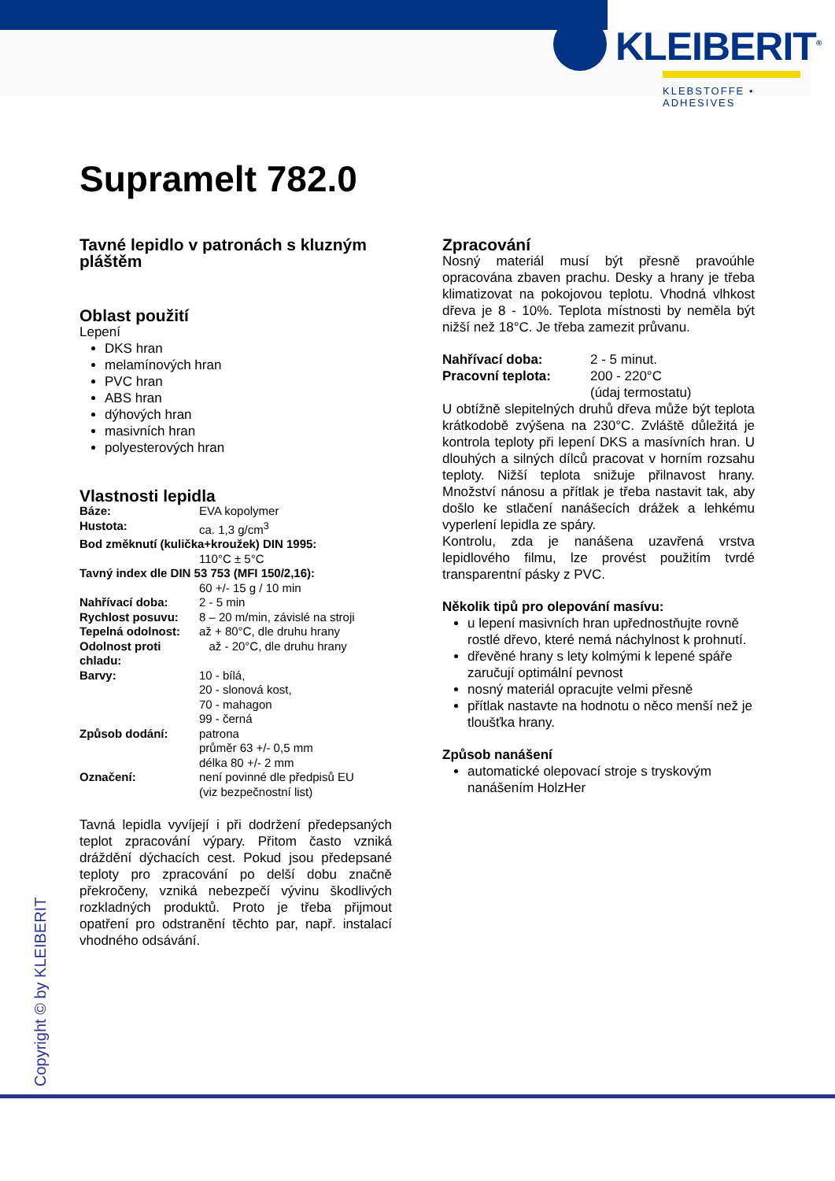KLEIBERIT<sup>®</sup>
KLEBSTOFFE • ADHESIVES
Supramelt 782.0
Tavné lepidlo v patronách s kluzným pláštěm
Oblast použití
Lepení
DKS hran
melamínových hran
PVC hran
ABS hran
dýhových hran
masivních hran
polyesterových hran
Vlastnosti lepidla
Báze: EVA kopolymer Hustota: ca. 1,3 g/cm<sup>3</sup> Bod změknutí (kulička+kroužek) DIN 1995: 110°C ± 5°C Tavný index dle DIN 53 753 (MFI 150/2,16): 60 +/- 15 g / 10 min Nahřívací doba: 2 - 5 min Rychlost posuvu: 8 – 20 m/min, závislé na stroji Tepelná odolnost: až + 80°C, dle druhu hrany Odolnost proti chladu: až - 20°C, dle druhu hrany Barvy: 10 - bílá,
20 - slonová kost,
70 - mahagon
99 - černá Způsob dodání: patrona
průměr 63 +/- 0,5 mm
délka 80 +/- 2 mm Označení: není povinné dle předpisů EU
(viz bezpečnostní list)
Tavná lepidla vyvíjejí i při dodržení předepsaných teplot zpracování výpary. Přitom často vzniká dráždění dýchacích cest. Pokud jsou předepsané teploty pro zpracování po delší dobu značně překročeny, vzniká nebezpečí vývinu škodlivých rozkladných produktů. Proto je třeba přijmout opatření pro odstranění těchto par, např. instalací vhodného odsávání.
Zpracování
Nosný materiál musí být přesně pravoúhle opracována zbaven prachu. Desky a hrany je třeba klimatizovat na pokojovou teplotu. Vhodná vlhkost dřeva je 8 - 10%. Teplota místnosti by neměla být nižší než 18°C. Je třeba zamezit průvanu.
Nahřívací doba: 2 - 5 minut. Pracovní teplota: 200 - 220°C
(údaj termostatu)
U obtížně slepitelných druhů dřeva může být teplota krátkodobě zvýšena na 230°C. Zvláště důležitá je kontrola teploty při lepení DKS a masívních hran. U dlouhých a silných dílců pracovat v horním rozsahu teploty. Nižší teplota snižuje přilnavost hrany. Množství nánosu a přítlak je třeba nastavit tak, aby došlo ke stlačení nanášecích drážek a lehkému vyperlení lepidla ze spáry.
Kontrolu, zda je nanášena uzavřená vrstva lepidlového filmu, lze provést použitím tvrdé transparentní pásky z PVC.
Několik tipů pro olepování masívu:
u lepení masivních hran upřednostňujte rovně rostlé dřevo, které nemá náchylnost k prohnutí.
dřevěné hrany s lety kolmými k lepené spáře zaručují optimální pevnost
nosný materiál opracujte velmi přesně
přítlak nastavte na hodnotu o něco menší než je tloušťka hrany.
Způsob nanášení
automatické olepovací stroje s tryskovým nanášením HolzHer
Copyright © by KLEIBERIT